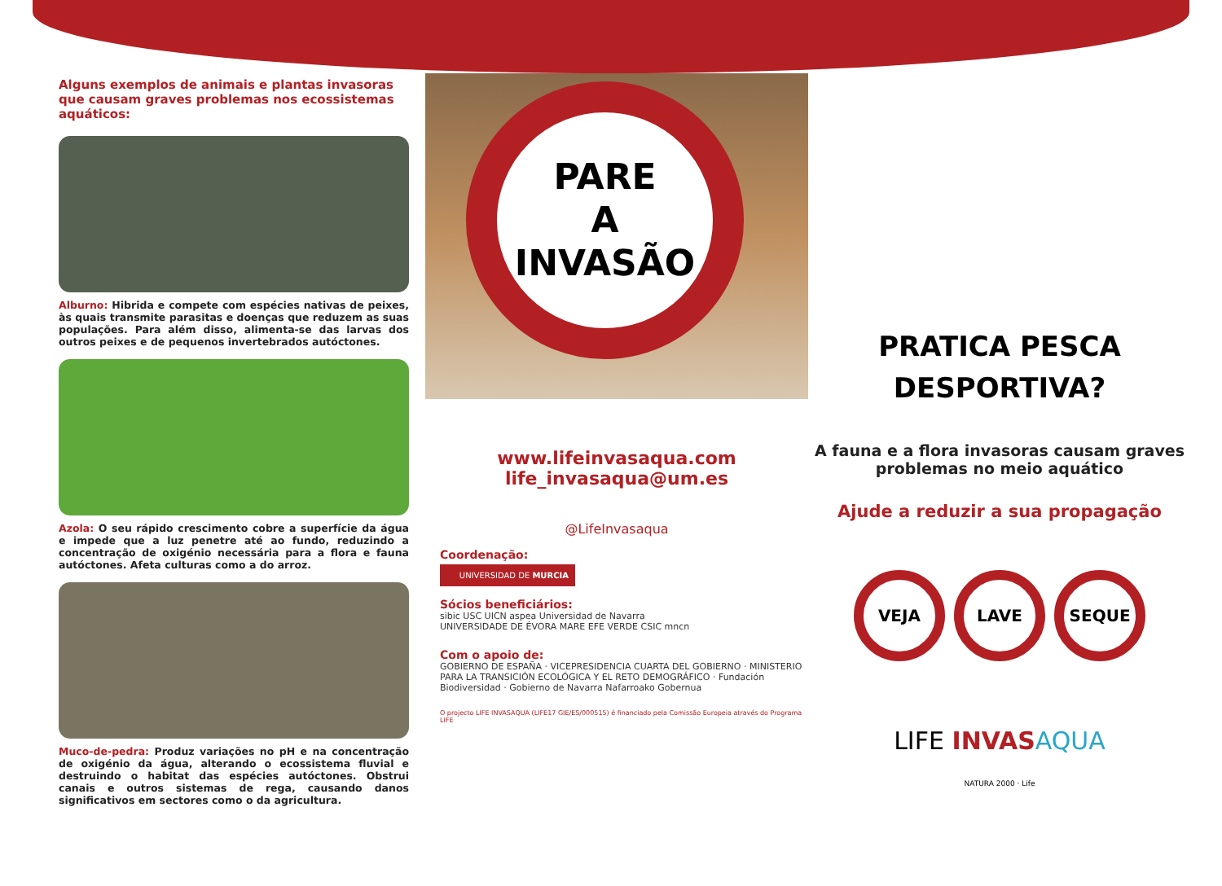Alguns exemplos de animais e plantas invasoras que causam graves problemas nos ecossistemas aquáticos:
Alburno: Hibrida e compete com espécies nativas de peixes, às quais transmite parasitas e doenças que reduzem as suas populações. Para além disso, alimenta-se das larvas dos outros peixes e de pequenos invertebrados autóctones.
Azola: O seu rápido crescimento cobre a superfície da água e impede que a luz penetre até ao fundo, reduzindo a concentração de oxigénio necessária para a flora e fauna autóctones. Afeta culturas como a do arroz.
Muco-de-pedra: Produz variações no pH e na concentração de oxigénio da água, alterando o ecossistema fluvial e destruindo o habitat das espécies autóctones. Obstrui canais e outros sistemas de rega, causando danos significativos em sectores como o da agricultura.
PARE
A
INVASÃO
www.lifeinvasaqua.com
life_invasaqua@um.es
@LifeInvasaqua
Coordenação:
UNIVERSIDAD DE MURCIA
Sócios beneficiários:
sibic USC UICN aspea Universidad de Navarra
UNIVERSIDADE DE ÉVORA MARE EFE VERDE CSIC mncn
Com o apoio de:
GOBIERNO DE ESPAÑA · VICEPRESIDENCIA CUARTA DEL GOBIERNO · MINISTERIO PARA LA TRANSICIÓN ECOLÓGICA Y EL RETO DEMOGRÁFICO · Fundación Biodiversidad · Gobierno de Navarra Nafarroako Gobernua
O projecto LIFE INVASAQUA (LIFE17 GIE/ES/000515) é financiado pela Comissão Europeia através do Programa LIFE
PRATICA PESCA
DESPORTIVA?
A fauna e a flora invasoras causam graves problemas no meio aquático
Ajude a reduzir a sua propagação
VEJA LAVE SEQUE
LIFE INVAS AQUA
NATURA 2000 · Life